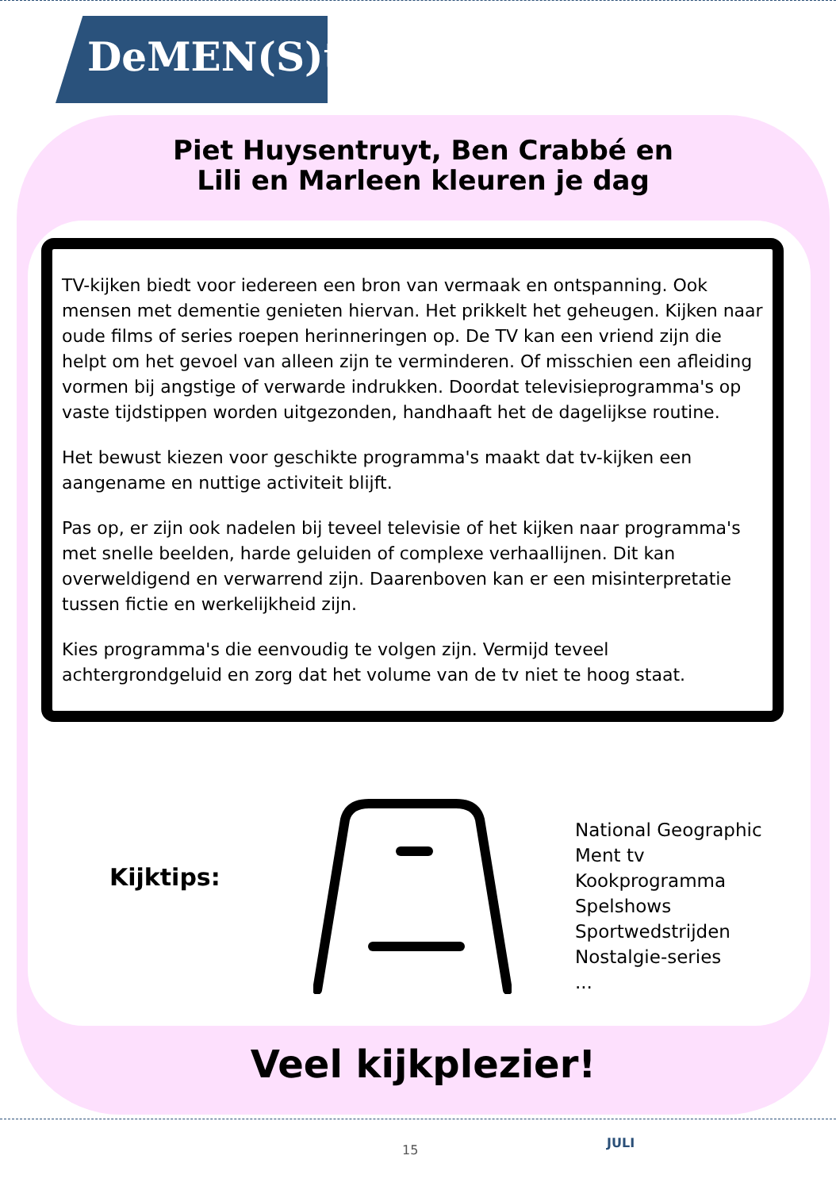DeMEN(S)tie
Piet Huysentruyt, Ben Crabbé en
Lili en Marleen kleuren je dag
TV-kijken biedt voor iedereen een bron van vermaak en ontspanning. Ook mensen met dementie genieten hiervan. Het prikkelt het geheugen. Kijken naar oude films of series roepen herinneringen op. De TV kan een vriend zijn die helpt om het gevoel van alleen zijn te verminderen. Of misschien een afleiding vormen bij angstige of verwarde indrukken. Doordat televisieprogramma's op vaste tijdstippen worden uitgezonden, handhaaft het de dagelijkse routine.
Het bewust kiezen voor geschikte programma's maakt dat tv-kijken een aangename en nuttige activiteit blijft.
Pas op, er zijn ook nadelen bij teveel televisie of het kijken naar programma's met snelle beelden, harde geluiden of complexe verhaallijnen. Dit kan overweldigend en verwarrend zijn. Daarenboven kan er een misinterpretatie tussen fictie en werkelijkheid zijn.
Kies programma's die eenvoudig te volgen zijn. Vermijd teveel achtergrondgeluid en zorg dat het volume van de tv niet te hoog staat.
Kijktips:
National Geographic
Ment tv
Kookprogramma
Spelshows
Sportwedstrijden
Nostalgie-series
...
Veel kijkplezier!
15 JULI